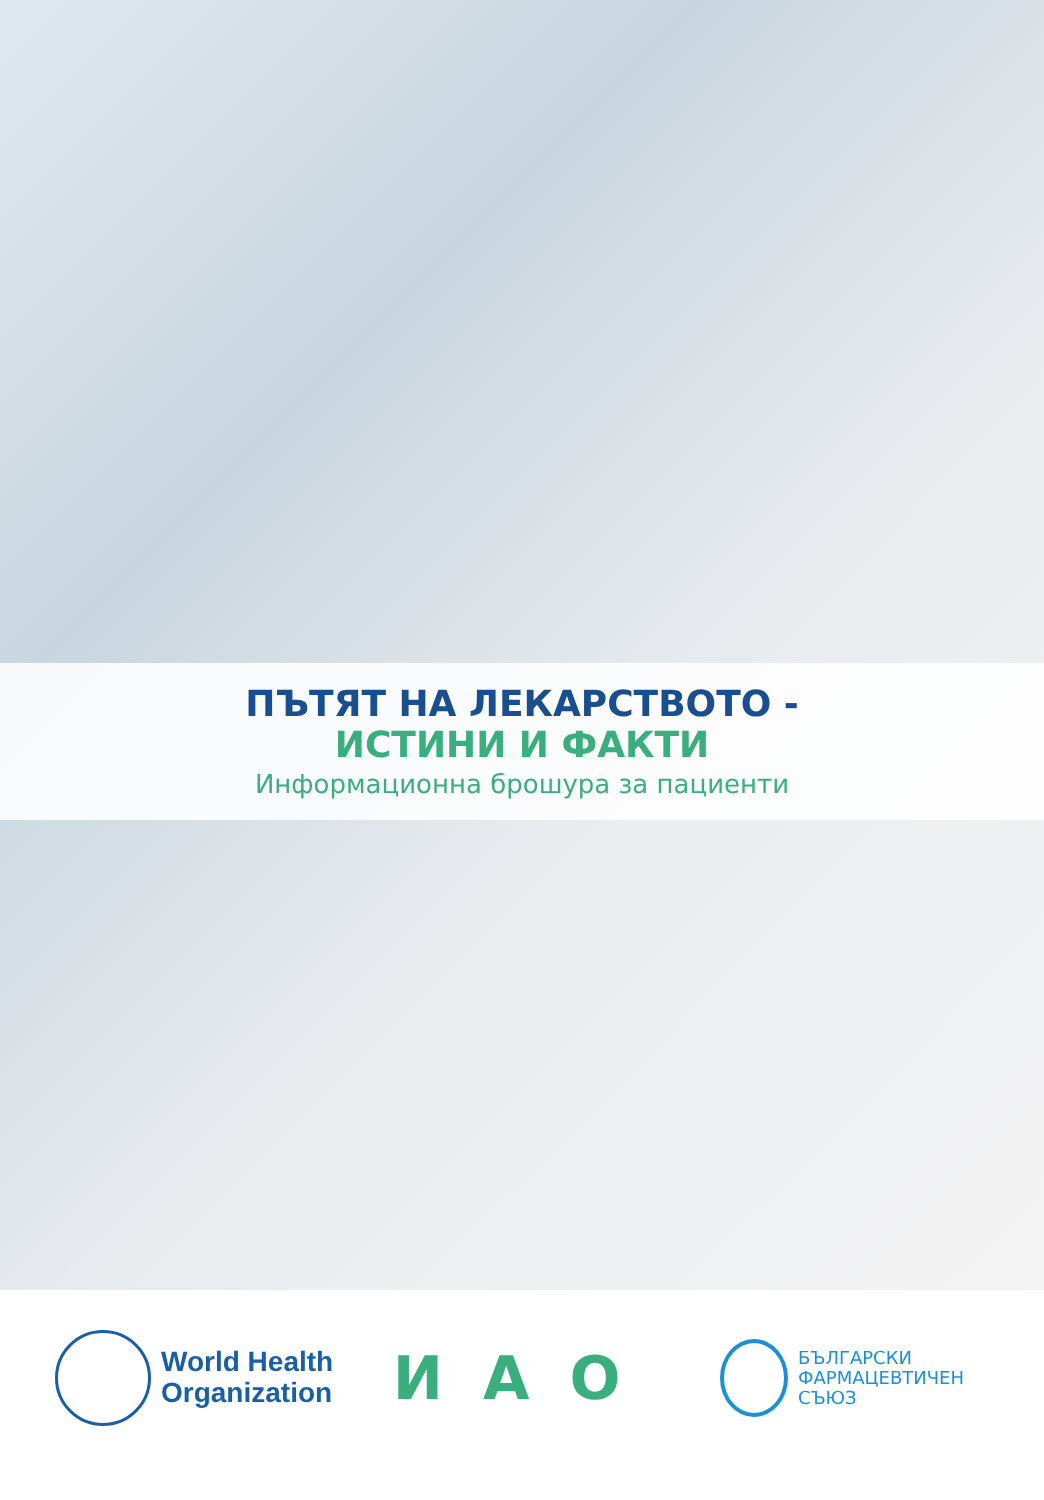ПЪТЯТ НА ЛЕКАРСТВОТО -
ИСТИНИ И ФАКТИ
Информационна брошура за пациенти
World Health
Organization
ИАО
БЪЛГАРСКИ
ФАРМАЦЕВТИЧЕН
СЪЮЗ